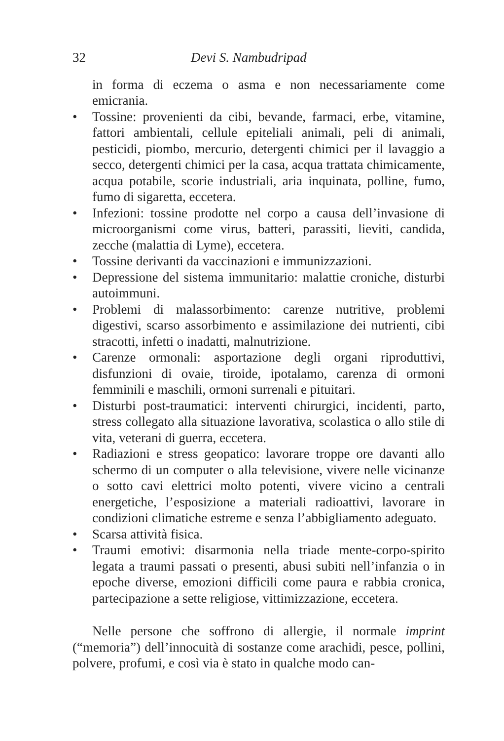32 Devi S. Nambudripad
in forma di eczema o asma e non necessariamente come emicrania.
• Tossine: provenienti da cibi, bevande, farmaci, erbe, vitamine, fattori ambientali, cellule epiteliali animali, peli di animali, pesticidi, piombo, mercurio, detergenti chimici per il lavaggio a secco, detergenti chimici per la casa, acqua trattata chimicamente, acqua potabile, scorie industriali, aria inquinata, polline, fumo, fumo di sigaretta, eccetera.
• Infezioni: tossine prodotte nel corpo a causa dell’invasione di microorganismi come virus, batteri, parassiti, lieviti, candida, zecche (malattia di Lyme), eccetera.
• Tossine derivanti da vaccinazioni e immunizzazioni.
• Depressione del sistema immunitario: malattie croniche, disturbi autoimmuni.
• Problemi di malassorbimento: carenze nutritive, problemi digestivi, scarso assorbimento e assimilazione dei nutrienti, cibi stracotti, infetti o inadatti, malnutrizione.
• Carenze ormonali: asportazione degli organi riproduttivi, disfunzioni di ovaie, tiroide, ipotalamo, carenza di ormoni femminili e maschili, ormoni surrenali e pituitari.
• Disturbi post-traumatici: interventi chirurgici, incidenti, parto, stress collegato alla situazione lavorativa, scolastica o allo stile di vita, veterani di guerra, eccetera.
• Radiazioni e stress geopatico: lavorare troppe ore davanti allo schermo di un computer o alla televisione, vivere nelle vicinanze o sotto cavi elettrici molto potenti, vivere vicino a centrali energetiche, l’esposizione a materiali radioattivi, lavorare in condizioni climatiche estreme e senza l’abbigliamento adeguato.
• Scarsa attività fisica.
• Traumi emotivi: disarmonia nella triade mente-corpo-spirito legata a traumi passati o presenti, abusi subiti nell’infanzia o in epoche diverse, emozioni difficili come paura e rabbia cronica, partecipazione a sette religiose, vittimizzazione, eccetera.
Nelle persone che soffrono di allergie, il normale imprint (“memoria”) dell’innocuità di sostanze come arachidi, pesce, pollini, polvere, profumi, e così via è stato in qualche modo can-